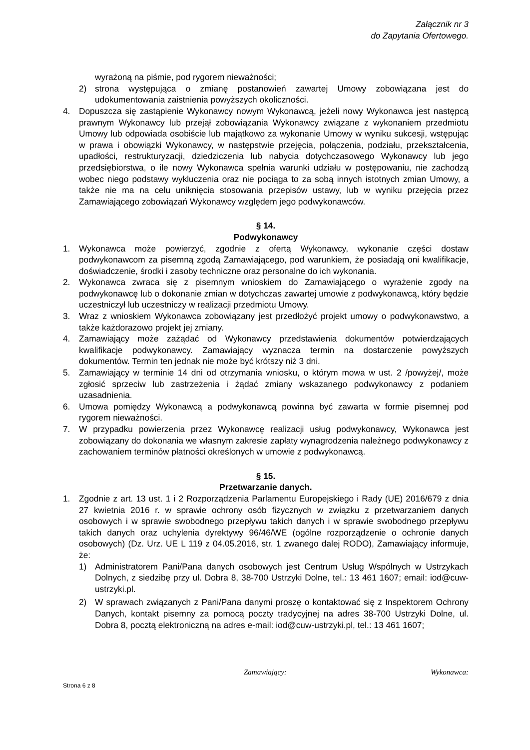Załącznik nr 3
do Zapytania Ofertowego.
wyrażoną na piśmie, pod rygorem nieważności;
2) strona występująca o zmianę postanowień zawartej Umowy zobowiązana jest do udokumentowania zaistnienia powyższych okoliczności.
4. Dopuszcza się zastąpienie Wykonawcy nowym Wykonawcą, jeżeli nowy Wykonawca jest następcą prawnym Wykonawcy lub przejął zobowiązania Wykonawcy związane z wykonaniem przedmiotu Umowy lub odpowiada osobiście lub majątkowo za wykonanie Umowy w wyniku sukcesji, wstępując w prawa i obowiązki Wykonawcy, w następstwie przejęcia, połączenia, podziału, przekształcenia, upadłości, restrukturyzacji, dziedziczenia lub nabycia dotychczasowego Wykonawcy lub jego przedsiębiorstwa, o ile nowy Wykonawca spełnia warunki udziału w postępowaniu, nie zachodzą wobec niego podstawy wykluczenia oraz nie pociąga to za sobą innych istotnych zmian Umowy, a także nie ma na celu uniknięcia stosowania przepisów ustawy, lub w wyniku przejęcia przez Zamawiającego zobowiązań Wykonawcy względem jego podwykonawców.
§ 14.
Podwykonawcy
1. Wykonawca może powierzyć, zgodnie z ofertą Wykonawcy, wykonanie części dostaw podwykonawcom za pisemną zgodą Zamawiającego, pod warunkiem, że posiadają oni kwalifikacje, doświadczenie, środki i zasoby techniczne oraz personalne do ich wykonania.
2. Wykonawca zwraca się z pisemnym wnioskiem do Zamawiającego o wyrażenie zgody na podwykonawcę lub o dokonanie zmian w dotychczas zawartej umowie z podwykonawcą, który będzie uczestniczył lub uczestniczy w realizacji przedmiotu Umowy.
3. Wraz z wnioskiem Wykonawca zobowiązany jest przedłożyć projekt umowy o podwykonawstwo, a także każdorazowo projekt jej zmiany.
4. Zamawiający może zażądać od Wykonawcy przedstawienia dokumentów potwierdzających kwalifikacje podwykonawcy. Zamawiający wyznacza termin na dostarczenie powyższych dokumentów. Termin ten jednak nie może być krótszy niż 3 dni.
5. Zamawiający w terminie 14 dni od otrzymania wniosku, o którym mowa w ust. 2 /powyżej/, może zgłosić sprzeciw lub zastrzeżenia i żądać zmiany wskazanego podwykonawcy z podaniem uzasadnienia.
6. Umowa pomiędzy Wykonawcą a podwykonawcą powinna być zawarta w formie pisemnej pod rygorem nieważności.
7. W przypadku powierzenia przez Wykonawcę realizacji usług podwykonawcy, Wykonawca jest zobowiązany do dokonania we własnym zakresie zapłaty wynagrodzenia należnego podwykonawcy z zachowaniem terminów płatności określonych w umowie z podwykonawcą.
§ 15.
Przetwarzanie danych.
1. Zgodnie z art. 13 ust. 1 i 2 Rozporządzenia Parlamentu Europejskiego i Rady (UE) 2016/679 z dnia 27 kwietnia 2016 r. w sprawie ochrony osób fizycznych w związku z przetwarzaniem danych osobowych i w sprawie swobodnego przepływu takich danych i w sprawie swobodnego przepływu takich danych oraz uchylenia dyrektywy 96/46/WE (ogólne rozporządzenie o ochronie danych osobowych) (Dz. Urz. UE L 119 z 04.05.2016, str. 1 zwanego dalej RODO), Zamawiający informuje, że:
1) Administratorem Pani/Pana danych osobowych jest Centrum Usług Wspólnych w Ustrzykach Dolnych, z siedzibę przy ul. Dobra 8, 38-700 Ustrzyki Dolne, tel.: 13 461 1607; email: iod@cuw-ustrzyki.pl.
2) W sprawach związanych z Pani/Pana danymi proszę o kontaktować się z Inspektorem Ochrony Danych, kontakt pisemny za pomocą poczty tradycyjnej na adres 38-700 Ustrzyki Dolne, ul. Dobra 8, pocztą elektroniczną na adres e-mail: iod@cuw-ustrzyki.pl, tel.: 13 461 1607;
Zamawiający: Wykonawca:
Strona 6 z 8